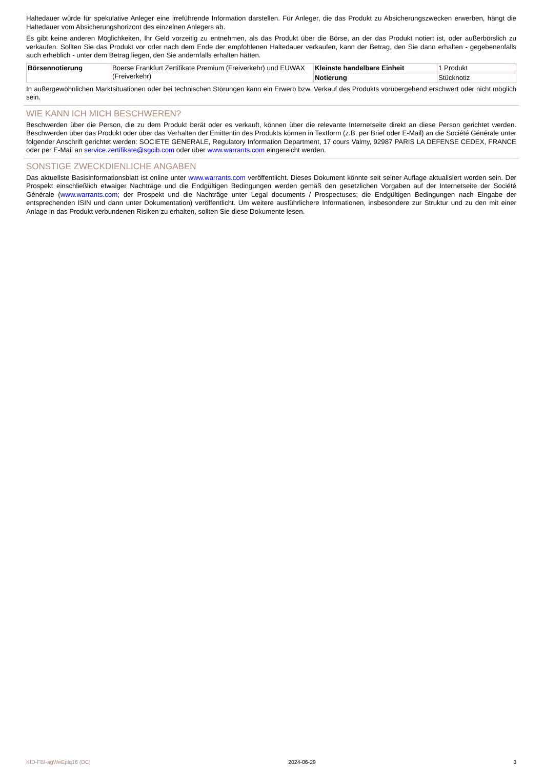Haltedauer würde für spekulative Anleger eine irreführende Information darstellen. Für Anleger, die das Produkt zu Absicherungszwecken erwerben, hängt die Haltedauer vom Absicherungshorizont des einzelnen Anlegers ab.
Es gibt keine anderen Möglichkeiten, Ihr Geld vorzeitig zu entnehmen, als das Produkt über die Börse, an der das Produkt notiert ist, oder außerbörslich zu verkaufen. Sollten Sie das Produkt vor oder nach dem Ende der empfohlenen Haltedauer verkaufen, kann der Betrag, den Sie dann erhalten - gegebenenfalls auch erheblich - unter dem Betrag liegen, den Sie andernfalls erhalten hätten.
| Börsennotierung | Boerse Frankfurt Zertifikate Premium (Freiverkehr) und EUWAX (Freiverkehr) | Kleinste handelbare Einheit | 1 Produkt |
| | | Notierung | Stücknotiz |
In außergewöhnlichen Marktsituationen oder bei technischen Störungen kann ein Erwerb bzw. Verkauf des Produkts vorübergehend erschwert oder nicht möglich sein.
WIE KANN ICH MICH BESCHWEREN?
Beschwerden über die Person, die zu dem Produkt berät oder es verkauft, können über die relevante Internetseite direkt an diese Person gerichtet werden. Beschwerden über das Produkt oder über das Verhalten der Emittentin des Produkts können in Textform (z.B. per Brief oder E-Mail) an die Société Générale unter folgender Anschrift gerichtet werden: SOCIETE GENERALE, Regulatory Information Department, 17 cours Valmy, 92987 PARIS LA DEFENSE CEDEX, FRANCE oder per E-Mail an service.zertifikate@sgcib.com oder über www.warrants.com eingereicht werden.
SONSTIGE ZWECKDIENLICHE ANGABEN
Das aktuellste Basisinformationsblatt ist online unter www.warrants.com veröffentlicht. Dieses Dokument könnte seit seiner Auflage aktualisiert worden sein. Der Prospekt einschließlich etwaiger Nachträge und die Endgültigen Bedingungen werden gemäß den gesetzlichen Vorgaben auf der Internetseite der Société Générale (www.warrants.com; der Prospekt und die Nachträge unter Legal documents / Prospectuses; die Endgültigen Bedingungen nach Eingabe der entsprechenden ISIN und dann unter Dokumentation) veröffentlicht. Um weitere ausführlichere Informationen, insbesondere zur Struktur und zu den mit einer Anlage in das Produkt verbundenen Risiken zu erhalten, sollten Sie diese Dokumente lesen.
KID-FBI-agWeEplq16 (DC) 2024-06-29 3